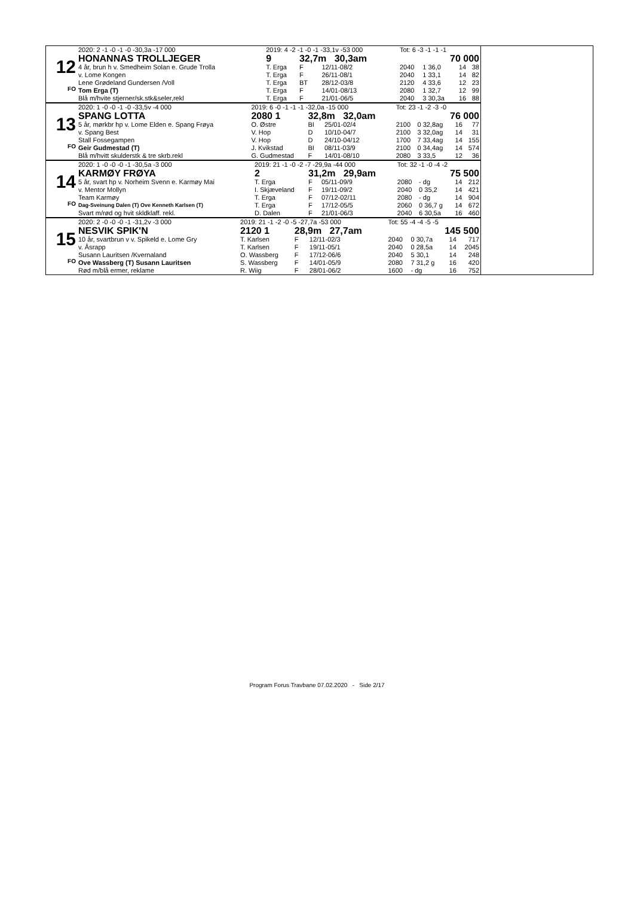12
FO
| 2020: 2 -1 -0 -1 -0 -30,3a -17 000 | 2019: 4 -2 -1 -0 -1 -33,1v -53 000 | | | Tot: 6 -3 -1 -1 -1 | | | |
| HONANNAS TROLLJEGER | 9 | 32,7m 30,3am | | 70 000 | | | |
| 4 år, brun h v. Smedheim Solan e. Grude Trolla | T. Erga | F | 12/11-08/2 | 2040 | 1 36,0 | 14 | 38 |
| v. Lome Kongen | T. Erga | F | 26/11-08/1 | 2040 | 1 33,1 | 14 | 82 |
| Lene Grødeland Gundersen /Voll | T. Erga | BT | 28/12-03/8 | 2120 | 4 33,6 | 12 | 23 |
| Tom Erga (T) | T. Erga | F | 14/01-08/13 | 2080 | 1 32,7 | 12 | 99 |
| Blå m/hvite stjerner/sk.stk&seler,rekl | T. Erga | F | 21/01-06/5 | 2040 | 3 30,3a | 16 | 88 |
13
FO
| 2020: 1 -0 -0 -1 -0 -33,5v -4 000 | 2019: 6 -0 -1 -1 -1 -32,0a -15 000 | | | Tot: 23 -1 -2 -3 -0 | | | |
| SPANG LOTTA | 2080 1 | 32,8m 32,0am | | 76 000 | | | |
| 5 år, mørkbr hp v. Lome Elden e. Spang Frøya | O. Østre | BI | 25/01-02/4 | 2100 | 0 32,8ag | 16 | 77 |
| v. Spang Best | V. Hop | D | 10/10-04/7 | 2100 | 3 32,0ag | 14 | 31 |
| Stall Fossegampen | V. Hop | D | 24/10-04/12 | 1700 | 7 33,4ag | 14 | 155 |
| Geir Gudmestad (T) | J. Kvikstad | BI | 08/11-03/9 | 2100 | 0 34,4ag | 14 | 574 |
| Blå m/hvitt skulderstk & tre skrb.rekl | G. Gudmestad | F | 14/01-08/10 | 2080 | 3 33,5 | 12 | 36 |
14
FO
| 2020: 1 -0 -0 -0 -1 -30,5a -3 000 | 2019: 21 -1 -0 -2 -7 -29,9a -44 000 | | | Tot: 32 -1 -0 -4 -2 | | | |
| KARMØY FRØYA | 2 | 31,2m 29,9am | | 75 500 | | | |
| 5 år, svart hp v. Norheim Svenn e. Karmøy Mai | T. Erga | F | 05/11-09/9 | 2080 | - dg | 14 | 212 |
| v. Mentor Mollyn | I. Skjæveland | F | 19/11-09/2 | 2040 | 0 35,2 | 14 | 421 |
| Team Karmøy | T. Erga | F | 07/12-02/11 | 2080 | - dg | 14 | 904 |
| Dag-Sveinung Dalen (T) Ove Kenneth Karlsen (T) | T. Erga | F | 17/12-05/5 | 2060 | 0 36,7 g | 14 | 672 |
| Svart m/rød og hvit skldklaff. rekl. | D. Dalen | F | 21/01-06/3 | 2040 | 6 30,5a | 16 | 460 |
15
FO
| 2020: 2 -0 -0 -0 -1 -31,2v -3 000 | 2019: 21 -1 -2 -0 -5 -27,7a -53 000 | | | Tot: 55 -4 -4 -5 -5 | | | |
| NESVIK SPIK'N | 2120 1 | 28,9m 27,7am | | 145 500 | | | |
| 10 år, svartbrun v v. Spikeld e. Lome Gry | T. Karlsen | F | 12/11-02/3 | 2040 | 0 30,7a | 14 | 717 |
| v. Åsrapp | T. Karlsen | F | 19/11-05/1 | 2040 | 0 28,5a | 14 | 2045 |
| Susann Lauritsen /Kvernaland | O. Wassberg | F | 17/12-06/6 | 2040 | 5 30,1 | 14 | 248 |
| Ove Wassberg (T) Susann Lauritsen | S. Wassberg | F | 14/01-05/9 | 2080 | 7 31,2 g | 16 | 420 |
| Rød m/blå ermer, reklame | R. Wiig | F | 28/01-06/2 | 1600 | - dg | 16 | 752 |
Program Forus Travbane 07.02.2020 - Side 2/17